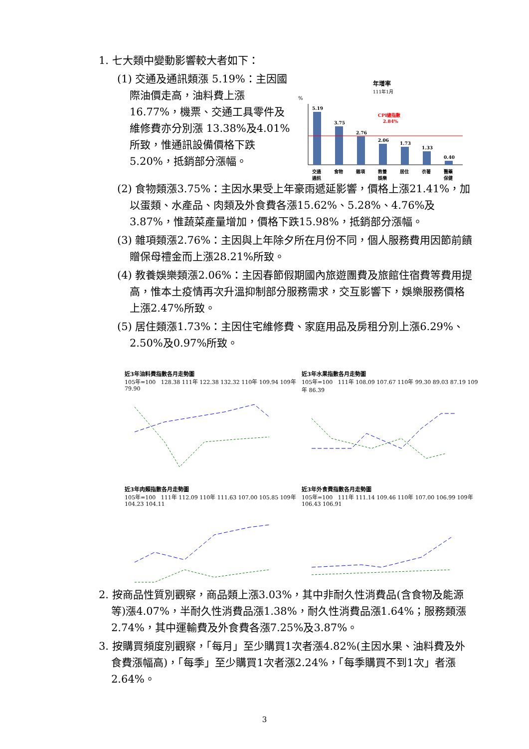1. 七大類中變動影響較大者如下：
(1) 交通及通訊類漲 5.19%：主因國際油價走高，油料費上漲16.77%，機票、交通工具零件及維修費亦分別漲 13.38%及4.01%所致，惟通訊設備價格下跌 5.20%，抵銷部分漲幅。
年增率
111年1月
%
5.19
3.75
2.76
2.06
1.73
1.33
0.40
CPI總指數
2.84%
交通
通訊
食物
雜項
教養
娛樂
居住
衣著
醫藥
保健
(2) 食物類漲3.75%：主因水果受上年豪雨遞延影響，價格上漲21.41%，加以蛋類、水產品、肉類及外食費各漲15.62%、5.28%、4.76%及3.87%，惟蔬菜產量增加，價格下跌15.98%，抵銷部分漲幅。
(3) 雜項類漲2.76%：主因與上年除夕所在月份不同，個人服務費用因節前饋贈保母禮金而上漲28.21%所致。
(4) 教養娛樂類漲2.06%：主因春節假期國內旅遊團費及旅館住宿費等費用提高，惟本土疫情再次升溫抑制部分服務需求，交互影響下，娛樂服務價格上漲2.47%所致。
(5) 居住類漲1.73%：主因住宅維修費、家庭用品及房租分別上漲6.29%、2.50%及0.97%所致。
近3年油料費指數各月走勢圖
105年=100 128.38 111年 122.38 132.32 110年 109.94 109年 79.90
近3年水果指數各月走勢圖
105年=100 111年 108.09 107.67 110年 99.30 89.03 87.19 109年 86.39
近3年肉類指數各月走勢圖
105年=100 111年 112.09 110年 111.63 107.00 105.85 109年 104.23 104.11
近3年外食費指數各月走勢圖
105年=100 111年 111.14 109.46 110年 107.00 106.99 109年 106.43 106.91
2. 按商品性質別觀察，商品類上漲3.03%，其中非耐久性消費品(含食物及能源等)漲4.07%，半耐久性消費品漲1.38%，耐久性消費品漲1.64%；服務類漲2.74%，其中運輸費及外食費各漲7.25%及3.87%。
3. 按購買頻度別觀察，「每月」至少購買1次者漲4.82%(主因水果、油料費及外食費漲幅高)，「每季」至少購買1次者漲2.24%，「每季購買不到1次」者漲2.64%。
3